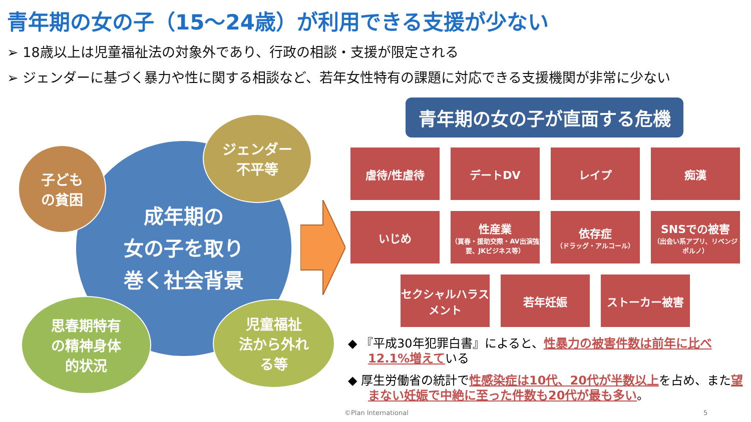青年期の女の子（15～24歳）が利用できる支援が少ない
➢ 18歳以上は児童福祉法の対象外であり、行政の相談・支援が限定される
➢ ジェンダーに基づく暴力や性に関する相談など、若年女性特有の課題に対応できる支援機関が非常に少ない
成年期の
女の子を取り
巻く社会背景
子ども
の貧困
ジェンダー
不平等
思春期特有
の精神身体
的状況
児童福祉
法から外れ
る等
青年期の女の子が直面する危機
虐待/性虐待
デートDV
レイプ
痴漢
いじめ
性産業
（買春・援助交際・AV出演強要、JKビジネス等）
依存症
（ドラッグ・アルコール）
SNSでの被害
（出会い系アプリ、リベンジポルノ）
セクシャルハラスメント
若年妊娠
ストーカー被害
◆ 『平成30年犯罪白書』によると、性暴力の被害件数は前年に比べ12.1%増えている
◆ 厚生労働省の統計で性感染症は10代、20代が半数以上を占め、また望まない妊娠で中絶に至った件数も20代が最も多い。
©Plan International 5